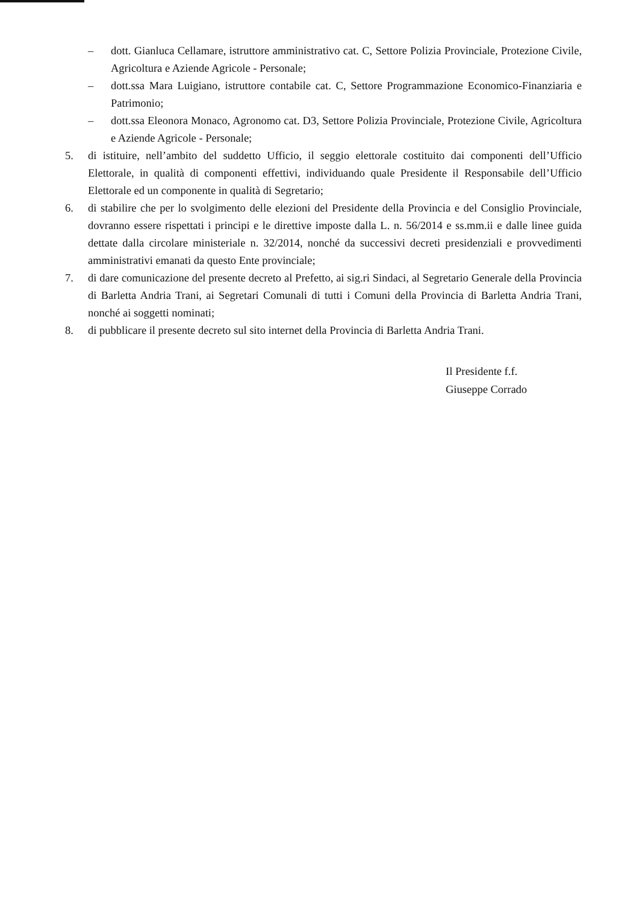– dott. Gianluca Cellamare, istruttore amministrativo cat. C, Settore Polizia Provinciale, Protezione Civile, Agricoltura e Aziende Agricole - Personale;
– dott.ssa Mara Luigiano, istruttore contabile cat. C, Settore Programmazione Economico-Finanziaria e Patrimonio;
– dott.ssa Eleonora Monaco, Agronomo cat. D3, Settore Polizia Provinciale, Protezione Civile, Agricoltura e Aziende Agricole - Personale;
5. di istituire, nell’ambito del suddetto Ufficio, il seggio elettorale costituito dai componenti dell’Ufficio Elettorale, in qualità di componenti effettivi, individuando quale Presidente il Responsabile dell’Ufficio Elettorale ed un componente in qualità di Segretario;
6. di stabilire che per lo svolgimento delle elezioni del Presidente della Provincia e del Consiglio Provinciale, dovranno essere rispettati i principi e le direttive imposte dalla L. n. 56/2014 e ss.mm.ii e dalle linee guida dettate dalla circolare ministeriale n. 32/2014, nonché da successivi decreti presidenziali e provvedimenti amministrativi emanati da questo Ente provinciale;
7. di dare comunicazione del presente decreto al Prefetto, ai sig.ri Sindaci, al Segretario Generale della Provincia di Barletta Andria Trani, ai Segretari Comunali di tutti i Comuni della Provincia di Barletta Andria Trani, nonché ai soggetti nominati;
8. di pubblicare il presente decreto sul sito internet della Provincia di Barletta Andria Trani.
Il Presidente f.f.
Giuseppe Corrado